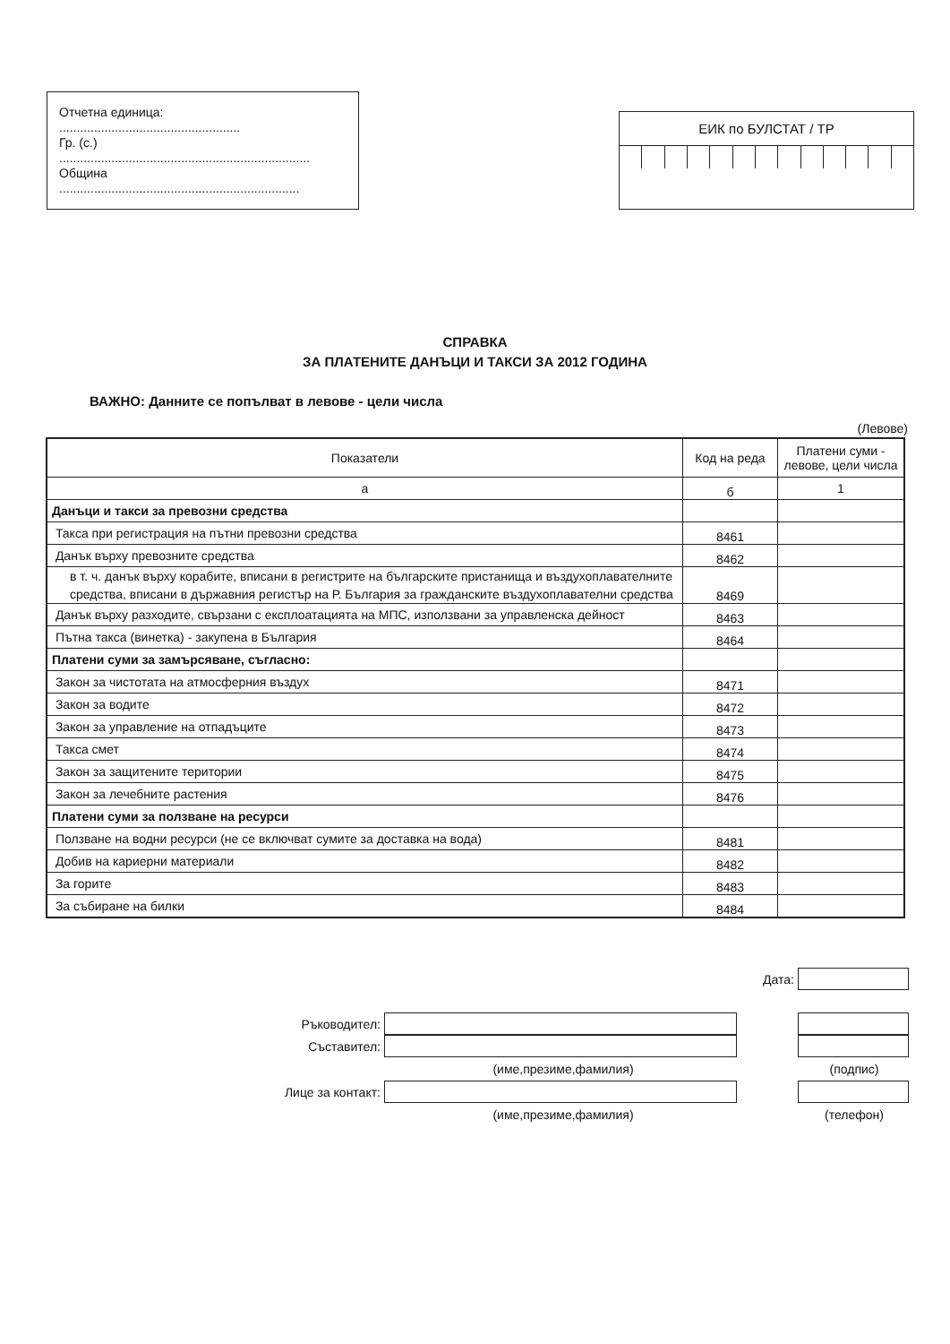Отчетна единица: ....................................................
Гр. (с.) ........................................................................
Община .....................................................................
ЕИК по БУЛСТАТ / ТР
СПРАВКА
ЗА ПЛАТЕНИТЕ ДАНЪЦИ И ТАКСИ ЗА 2012 ГОДИНА
ВАЖНО: Данните се попълват в левове - цели числа
(Левове)
| Показатели | Код на реда | Платени суми - левове, цели числа |
| --- | --- | --- |
| а | б | 1 |
| Данъци и такси за превозни средства | | |
| Такса при регистрация на пътни превозни средства | 8461 | |
| Данък върху превозните средства | 8462 | |
| в т. ч. данък върху корабите, вписани в регистрите на българските пристанища и въздухоплавателните средства, вписани в държавния регистър на Р. България за гражданските въздухоплавателни средства | 8469 | |
| Данък върху разходите, свързани с експлоатацията на МПС, използвани за управленска дейност | 8463 | |
| Пътна такса (винетка) - закупена в България | 8464 | |
| Платени суми за замърсяване, съгласно: | | |
| Закон за чистотата на атмосферния въздух | 8471 | |
| Закон за водите | 8472 | |
| Закон за управление на отпадъците | 8473 | |
| Такса смет | 8474 | |
| Закон за защитените територии | 8475 | |
| Закон за лечебните растения | 8476 | |
| Платени суми за ползване на ресурси | | |
| Ползване на водни ресурси (не се включват сумите за доставка на вода) | 8481 | |
| Добив на кариерни материали | 8482 | |
| За горите | 8483 | |
| За събиране на билки | 8484 | |
Дата:
Ръководител:
Съставител:
(име,презиме,фамилия) (подпис)
Лице за контакт:
(име,презиме,фамилия) (телефон)